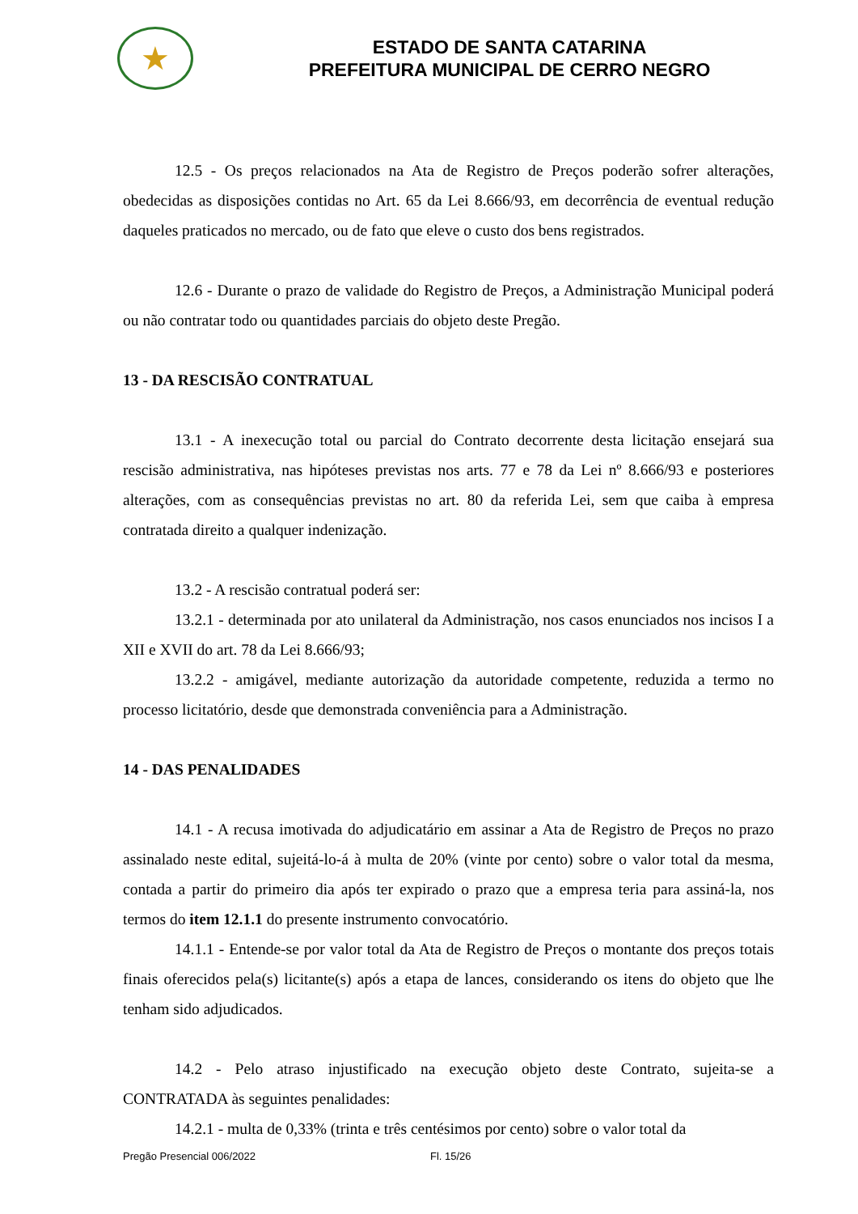★
ESTADO DE SANTA CATARINA
PREFEITURA MUNICIPAL DE CERRO NEGRO
12.5 - Os preços relacionados na Ata de Registro de Preços poderão sofrer alterações, obedecidas as disposições contidas no Art. 65 da Lei 8.666/93, em decorrência de eventual redução daqueles praticados no mercado, ou de fato que eleve o custo dos bens registrados.
12.6 - Durante o prazo de validade do Registro de Preços, a Administração Municipal poderá ou não contratar todo ou quantidades parciais do objeto deste Pregão.
13 - DA RESCISÃO CONTRATUAL
13.1 - A inexecução total ou parcial do Contrato decorrente desta licitação ensejará sua rescisão administrativa, nas hipóteses previstas nos arts. 77 e 78 da Lei nº 8.666/93 e posteriores alterações, com as consequências previstas no art. 80 da referida Lei, sem que caiba à empresa contratada direito a qualquer indenização.
13.2 - A rescisão contratual poderá ser:
13.2.1 - determinada por ato unilateral da Administração, nos casos enunciados nos incisos I a XII e XVII do art. 78 da Lei 8.666/93;
13.2.2 - amigável, mediante autorização da autoridade competente, reduzida a termo no processo licitatório, desde que demonstrada conveniência para a Administração.
14 - DAS PENALIDADES
14.1 - A recusa imotivada do adjudicatário em assinar a Ata de Registro de Preços no prazo assinalado neste edital, sujeitá-lo-á à multa de 20% (vinte por cento) sobre o valor total da mesma, contada a partir do primeiro dia após ter expirado o prazo que a empresa teria para assiná-la, nos termos do item 12.1.1 do presente instrumento convocatório.
14.1.1 - Entende-se por valor total da Ata de Registro de Preços o montante dos preços totais finais oferecidos pela(s) licitante(s) após a etapa de lances, considerando os itens do objeto que lhe tenham sido adjudicados.
14.2 - Pelo atraso injustificado na execução objeto deste Contrato, sujeita-se a CONTRATADA às seguintes penalidades:
14.2.1 - multa de 0,33% (trinta e três centésimos por cento) sobre o valor total da
Pregão Presencial 006/2022 Fl. 15/26